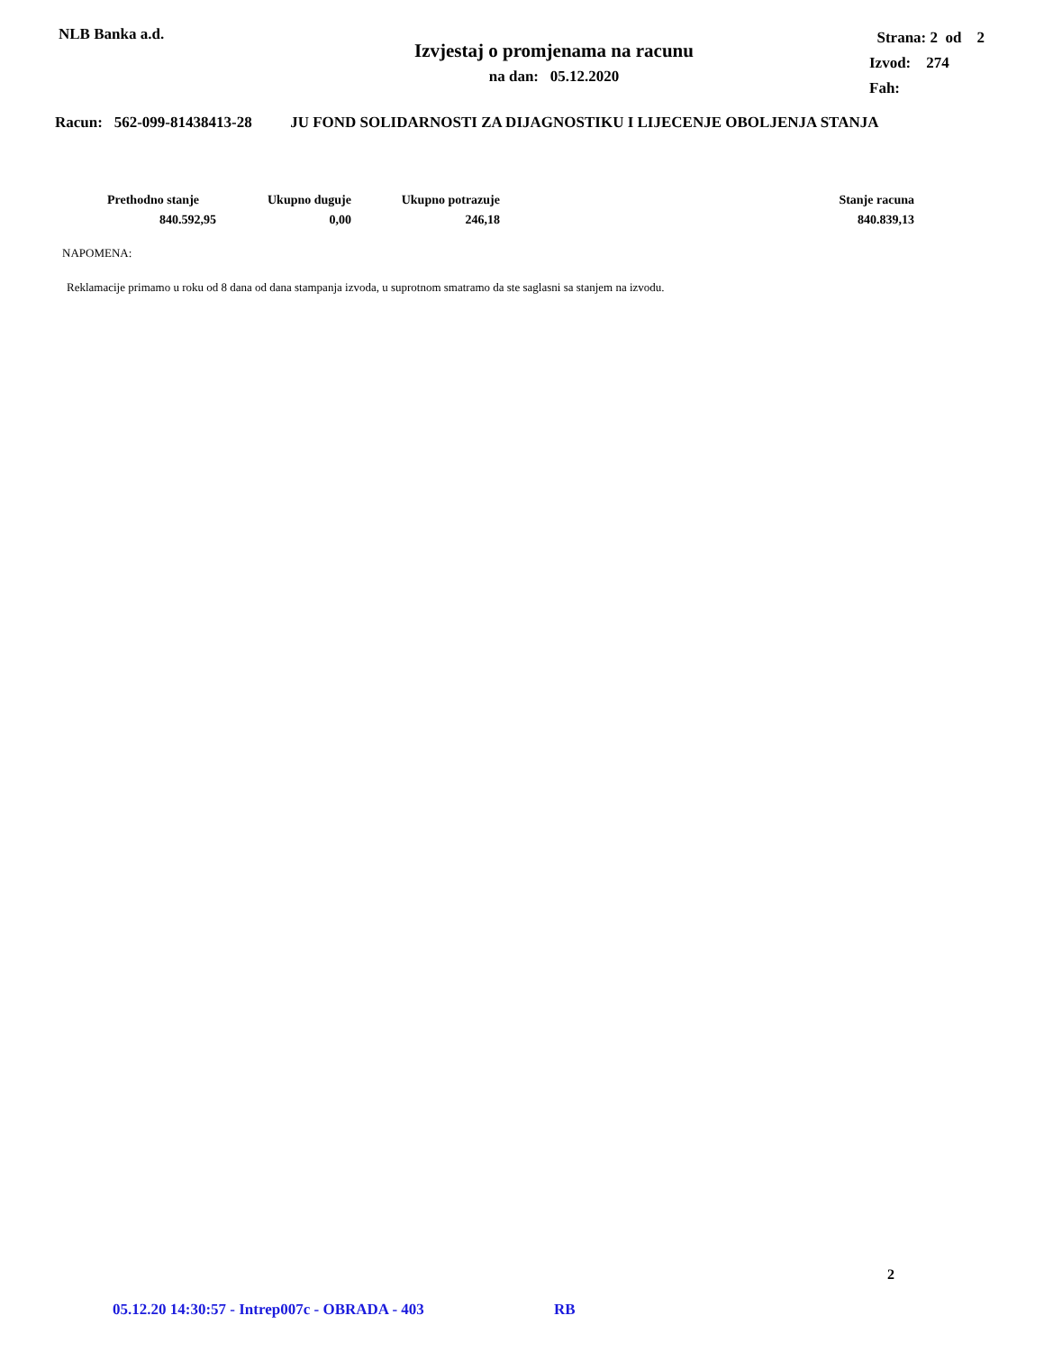NLB Banka a.d.
Izvjestaj o promjenama na racunu
na dan: 05.12.2020
Strana: 2 od 2
Izvod: 274
Fah:
Racun: 562-099-81438413-28 JU FOND SOLIDARNOSTI ZA DIJAGNOSTIKU I LIJECENJE OBOLJENJA STANJA
| Prethodno stanje | Ukupno duguje | Ukupno potrazuje | Stanje racuna |
| --- | --- | --- | --- |
| 840.592,95 | 0,00 | 246,18 | 840.839,13 |
NAPOMENA:
Reklamacije primamo u roku od 8 dana od dana stampanja izvoda, u suprotnom smatramo da ste saglasni sa stanjem na izvodu.
2
05.12.20 14:30:57 - Intrep007c - OBRADA - 403 RB